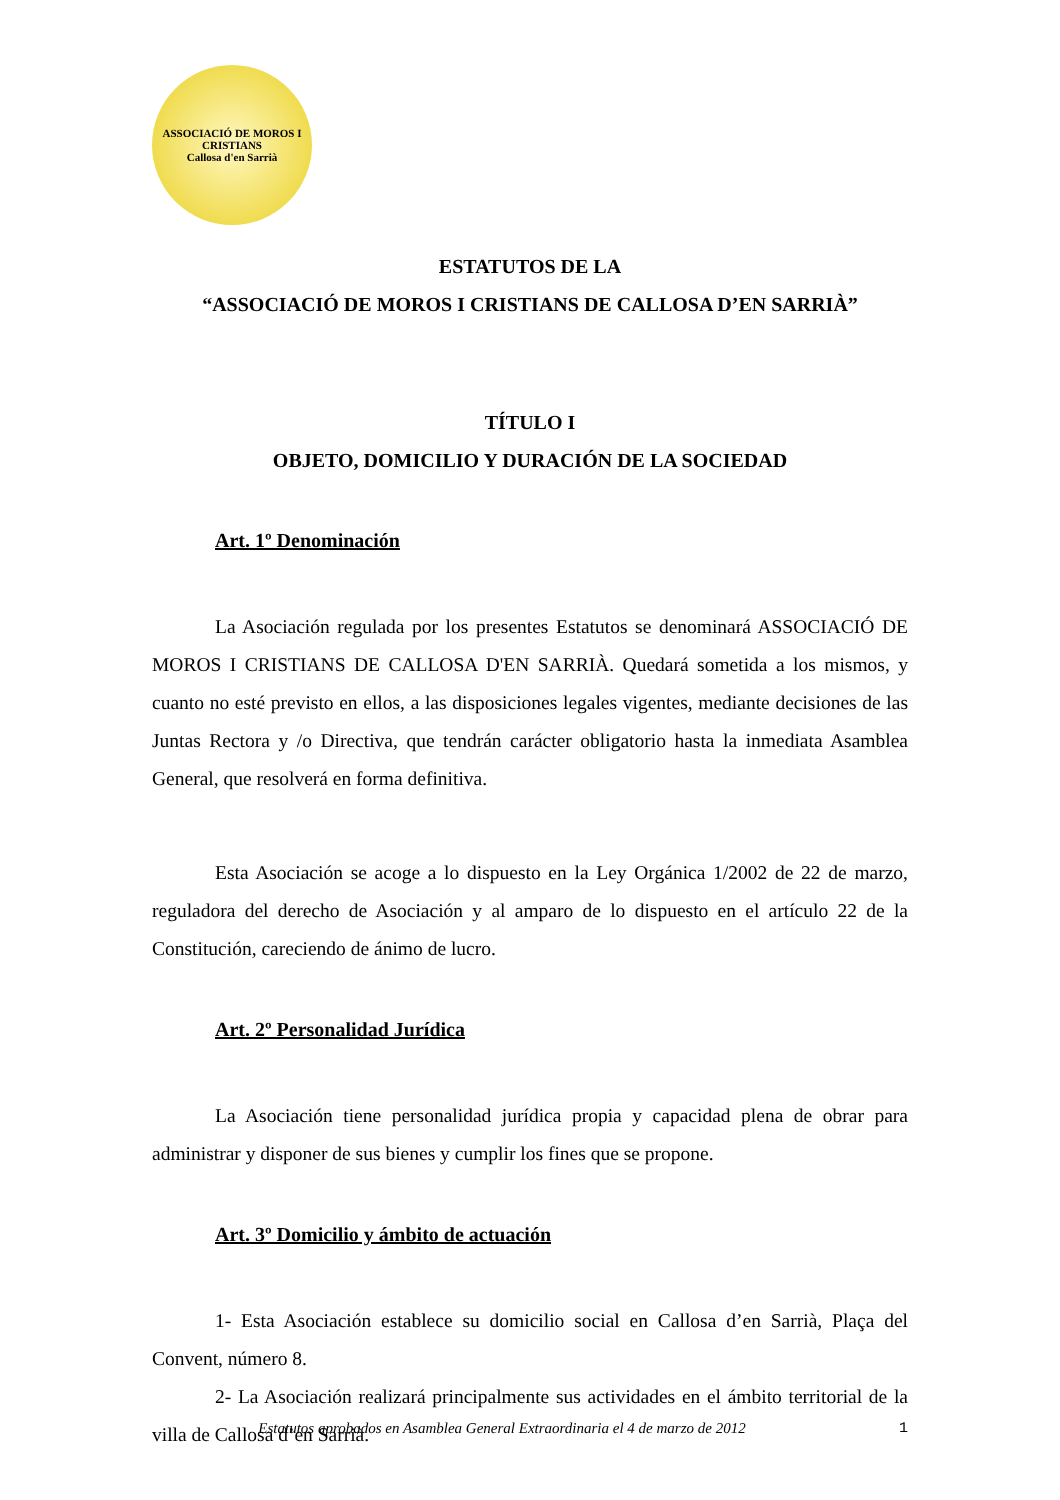ASSOCIACIÓ DE MOROS I CRISTIANS
Callosa d'en Sarrià
ESTATUTOS DE LA
“ASSOCIACIÓ DE MOROS I CRISTIANS DE CALLOSA D’EN SARRIÀ”
TÍTULO I
OBJETO, DOMICILIO Y DURACIÓN DE LA SOCIEDAD
Art. 1º Denominación
La Asociación regulada por los presentes Estatutos se denominará ASSOCIACIÓ DE MOROS I CRISTIANS DE CALLOSA D'EN SARRIÀ. Quedará sometida a los mismos, y cuanto no esté previsto en ellos, a las disposiciones legales vigentes, mediante decisiones de las Juntas Rectora y /o Directiva, que tendrán carácter obligatorio hasta la inmediata Asamblea General, que resolverá en forma definitiva.
Esta Asociación se acoge a lo dispuesto en la Ley Orgánica 1/2002 de 22 de marzo, reguladora del derecho de Asociación y al amparo de lo dispuesto en el artículo 22 de la Constitución, careciendo de ánimo de lucro.
Art. 2º Personalidad Jurídica
La Asociación tiene personalidad jurídica propia y capacidad plena de obrar para administrar y disponer de sus bienes y cumplir los fines que se propone.
Art. 3º Domicilio y ámbito de actuación
1- Esta Asociación establece su domicilio social en Callosa d’en Sarrià, Plaça del Convent, número 8.
2- La Asociación realizará principalmente sus actividades en el ámbito territorial de la villa de Callosa d’en Sarrià.
Estatutos aprobados en Asamblea General Extraordinaria el 4 de marzo de 2012 1